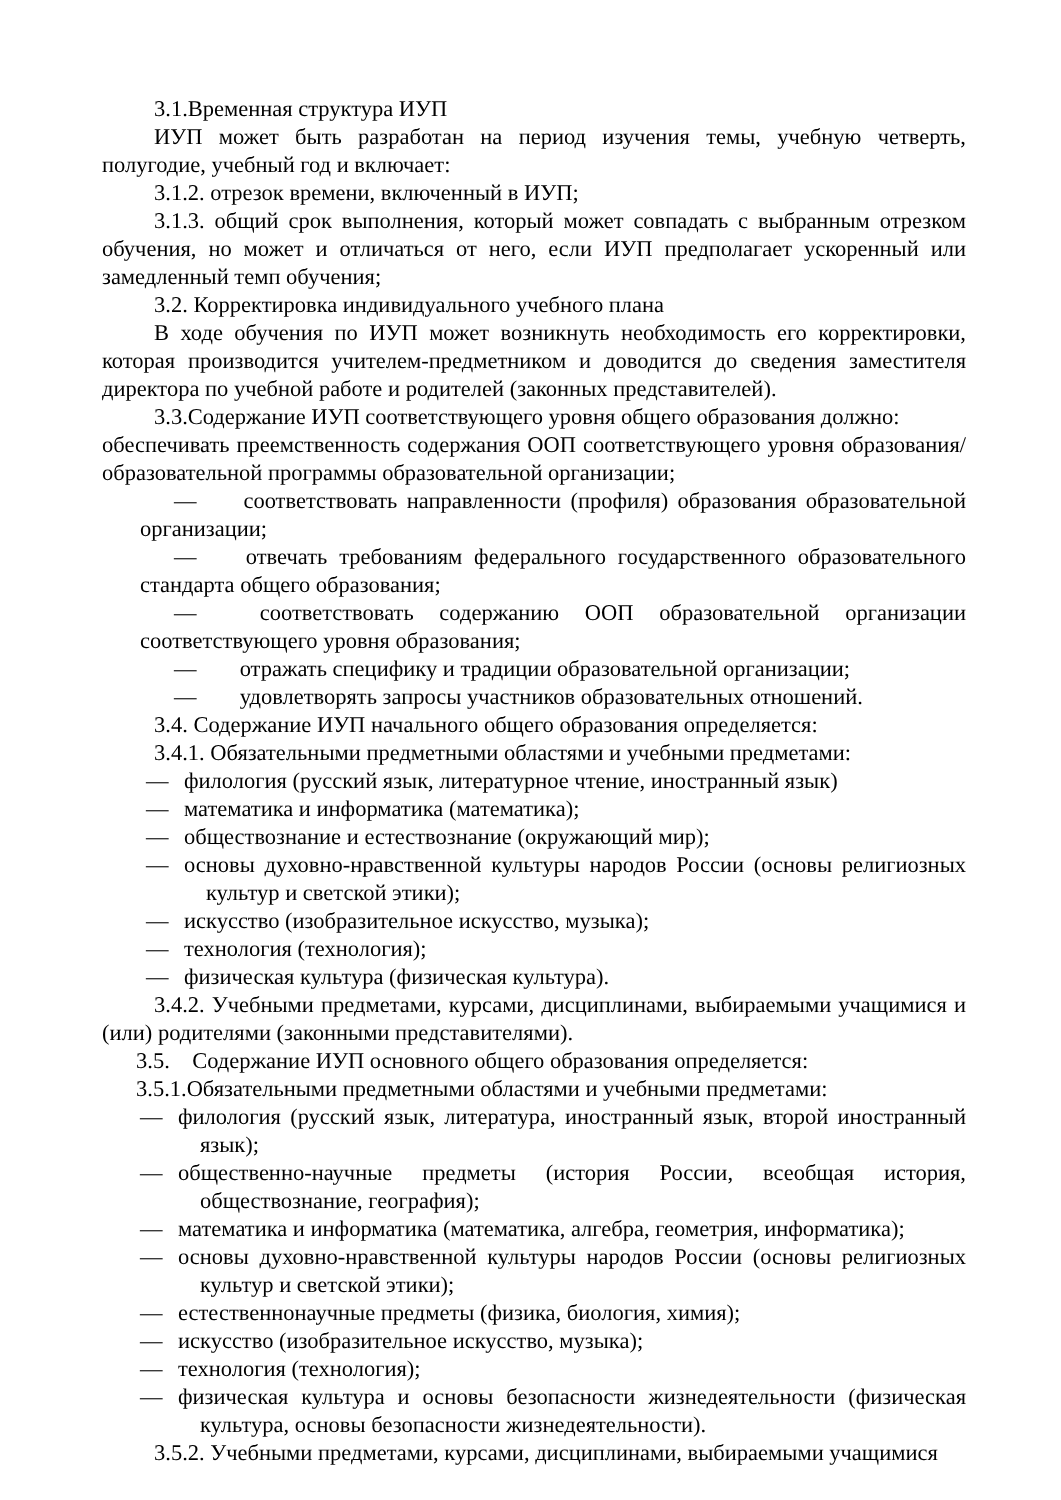3.1.Временная структура ИУП
ИУП может быть разработан на период изучения темы, учебную четверть, полугодие, учебный год и включает:
3.1.2. отрезок времени, включенный в ИУП;
3.1.3. общий срок выполнения, который может совпадать с выбранным отрезком обучения, но может и отличаться от него, если ИУП предполагает ускоренный или замедленный темп обучения;
3.2. Корректировка индивидуального учебного плана
В ходе обучения по ИУП может возникнуть необходимость его корректировки, которая производится учителем-предметником и доводится до сведения заместителя директора по учебной работе и родителей (законных представителей).
3.3.Содержание ИУП соответствующего уровня общего образования должно:
обеспечивать преемственность содержания ООП соответствующего уровня образования/образовательной программы образовательной организации;
— соответствовать направленности (профиля) образования образовательной организации;
— отвечать требованиям федерального государственного образовательного стандарта общего образования;
— соответствовать содержанию ООП образовательной организации соответствующего уровня образования;
— отражать специфику и традиции образовательной организации;
— удовлетворять запросы участников образовательных отношений.
3.4. Содержание ИУП начального общего образования определяется:
3.4.1. Обязательными предметными областями и учебными предметами:
— филология (русский язык, литературное чтение, иностранный язык)
— математика и информатика (математика);
— обществознание и естествознание (окружающий мир);
— основы духовно-нравственной культуры народов России (основы религиозных культур и светской этики);
— искусство (изобразительное искусство, музыка);
— технология (технология);
— физическая культура (физическая культура).
3.4.2. Учебными предметами, курсами, дисциплинами, выбираемыми учащимися и (или) родителями (законными представителями).
3.5. Содержание ИУП основного общего образования определяется:
3.5.1.Обязательными предметными областями и учебными предметами:
— филология (русский язык, литература, иностранный язык, второй иностранный язык);
— общественно-научные предметы (история России, всеобщая история, обществознание, география);
— математика и информатика (математика, алгебра, геометрия, информатика);
— основы духовно-нравственной культуры народов России (основы религиозных культур и светской этики);
— естественнонаучные предметы (физика, биология, химия);
— искусство (изобразительное искусство, музыка);
— технология (технология);
— физическая культура и основы безопасности жизнедеятельности (физическая культура, основы безопасности жизнедеятельности).
3.5.2. Учебными предметами, курсами, дисциплинами, выбираемыми учащимися